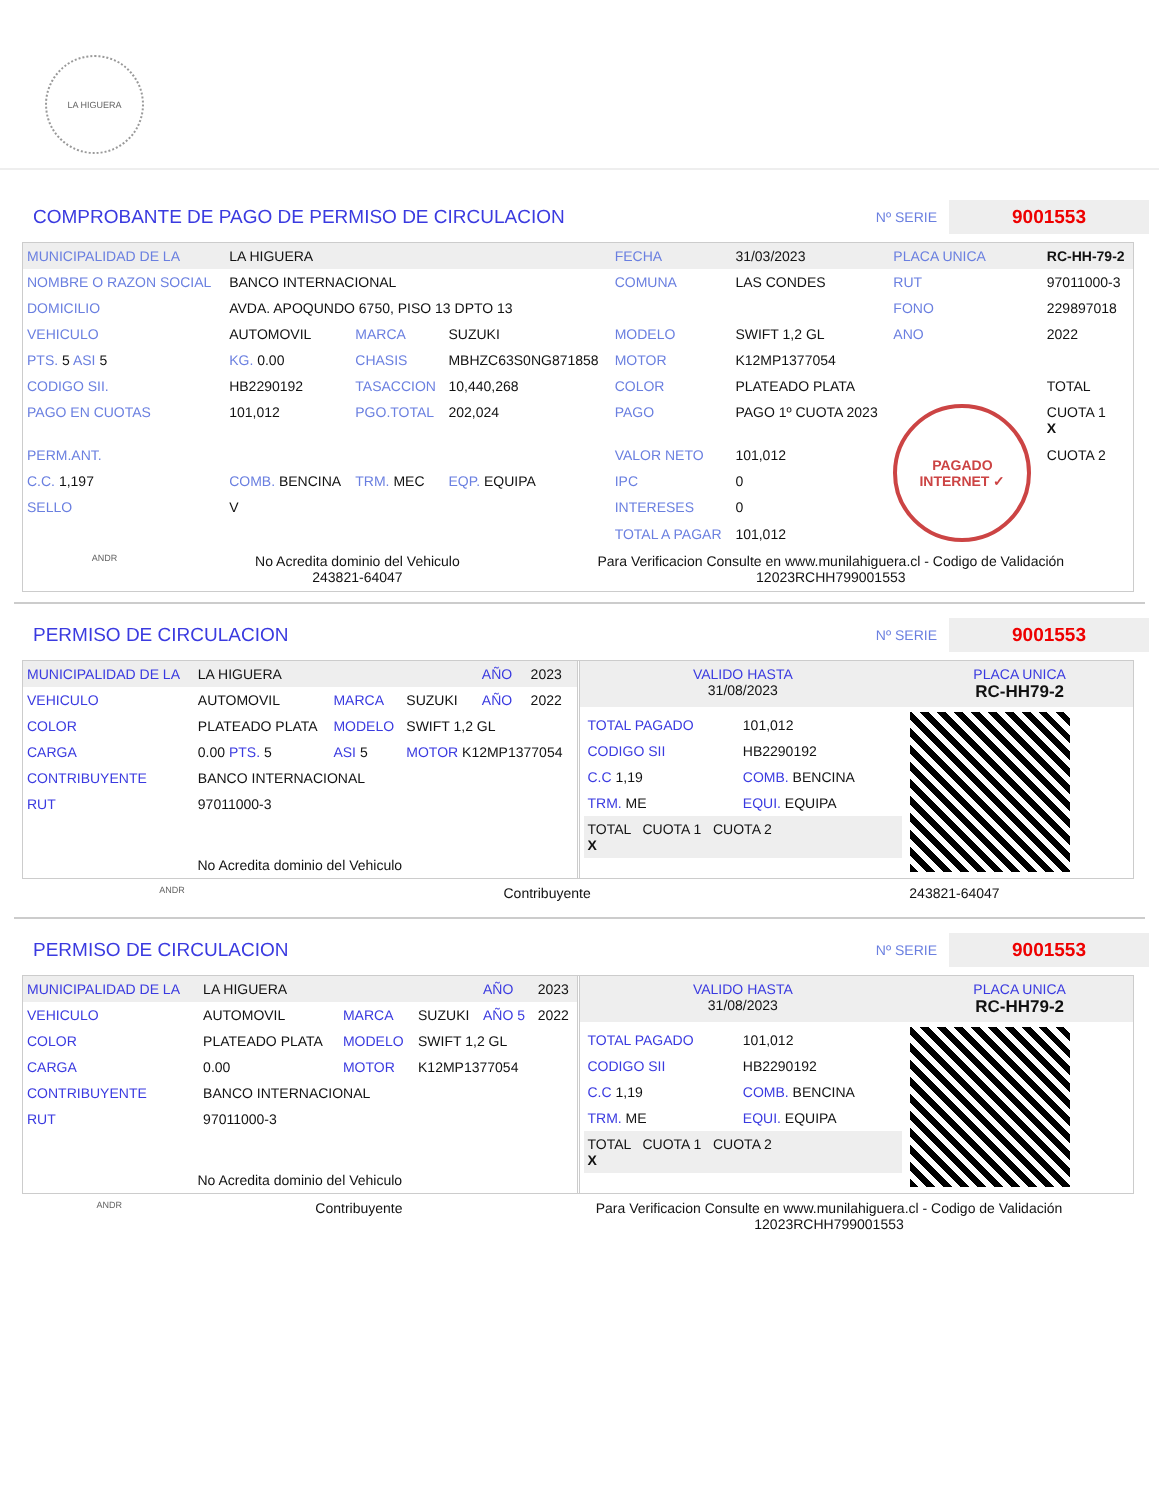LA HIGUERA
COMPROBANTE DE PAGO DE PERMISO DE CIRCULACION
Nº SERIE 9001553
| MUNICIPALIDAD DE LA | LA HIGUERA | | | FECHA | 31/03/2023 | PLACA UNICA | RC-HH-79-2 |
| NOMBRE O RAZON SOCIAL | BANCO INTERNACIONAL | | | COMUNA | LAS CONDES | RUT | 97011000-3 |
| DOMICILIO | AVDA. APOQUNDO 6750, PISO 13 DPTO 13 | | | | | FONO | 229897018 |
| VEHICULO | AUTOMOVIL | MARCA | SUZUKI | MODELO | SWIFT 1,2 GL | ANO | 2022 |
| PTS. 5 ASI 5 | KG. 0.00 | CHASIS | MBHZC63S0NG871858 | MOTOR | K12MP1377054 | | |
| CODIGO SII. | HB2290192 | TASACCION | 10,440,268 | COLOR | PLATEADO PLATA | | TOTAL |
| PAGO EN CUOTAS | 101,012 | PGO.TOTAL | 202,024 | PAGO | PAGO 1º CUOTA 2023 | PAGADO INTERNET ✓ | CUOTA 1 X |
| PERM.ANT. | | | | VALOR NETO | 101,012 | | CUOTA 2 |
| C.C. 1,197 | COMB. BENCINA | TRM. MEC | EQP. EQUIPA | IPC | 0 | | |
| SELLO | V | | | INTERESES | 0 | | |
| | | | | TOTAL A PAGAR | 101,012 | | |
ANDR
No Acredita dominio del Vehiculo
243821-64047
Para Verificacion Consulte en www.munilahiguera.cl - Codigo de Validación
12023RCHH799001553
PERMISO DE CIRCULACION
Nº SERIE 9001553
| MUNICIPALIDAD DE LA | LA HIGUERA | | | AÑO | 2023 |
| VEHICULO | AUTOMOVIL | MARCA | SUZUKI | AÑO | 2022 |
| COLOR | PLATEADO PLATA | MODELO | SWIFT 1,2 GL | | |
| CARGA | 0.00 PTS. 5 | ASI 5 | MOTOR K12MP1377054 | | |
| CONTRIBUYENTE | BANCO INTERNACIONAL | | | | |
| RUT | 97011000-3 | | | | |
| No Acredita dominio del Vehiculo | | | | | |
| VALIDO HASTA 31/08/2023 | PLACA UNICA RC-HH79-2 |
| / TOTAL PAGADO / 101,012 / / CODIGO SII / HB2290192 / / C.C 1,19 / COMB. BENCINA / / TRM. ME / EQUI. EQUIPA / / TOTAL CUOTA 1 CUOTA 2 X / / | |
ANDR Contribuyente 243821-64047
PERMISO DE CIRCULACION
Nº SERIE 9001553
| MUNICIPALIDAD DE LA | LA HIGUERA | | | AÑO | 2023 |
| VEHICULO | AUTOMOVIL | MARCA | SUZUKI | AÑO 5 | 2022 |
| COLOR | PLATEADO PLATA | MODELO | SWIFT 1,2 GL | | |
| CARGA | 0.00 | MOTOR | K12MP1377054 | | |
| CONTRIBUYENTE | BANCO INTERNACIONAL | | | | |
| RUT | 97011000-3 | | | | |
| No Acredita dominio del Vehiculo | | | | | |
| VALIDO HASTA 31/08/2023 | PLACA UNICA RC-HH79-2 |
| / TOTAL PAGADO / 101,012 / / CODIGO SII / HB2290192 / / C.C 1,19 / COMB. BENCINA / / TRM. ME / EQUI. EQUIPA / / TOTAL CUOTA 1 CUOTA 2 X / / | |
ANDR Contribuyente Para Verificacion Consulte en www.munilahiguera.cl - Codigo de Validación
12023RCHH799001553